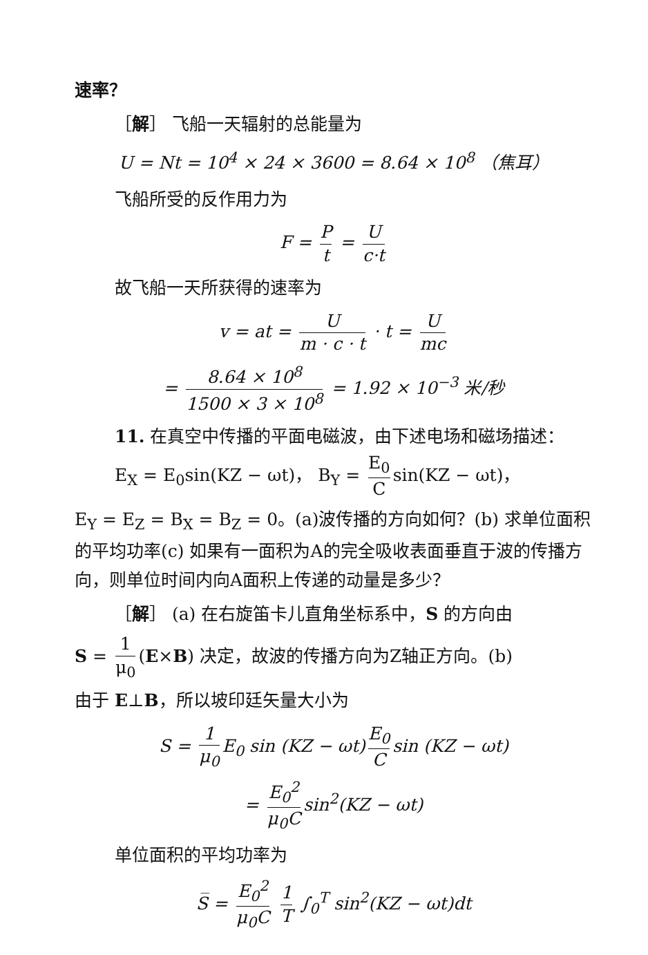速率？
［解］ 飞船一天辐射的总能量为
U = Nt = 10<sup>4</sup> × 24 × 3600 = 8.64 × 10<sup>8</sup> （焦耳）
飞船所受的反作用力为
F = P t = U c·t
故飞船一天所获得的速率为
v = at = U m · c · t · t = U mc
= 8.64 × 10<sup>8</sup> 1500 × 3 × 10<sup>8</sup> = 1.92 × 10<sup>−3</sup> 米/秒
11. 在真空中传播的平面电磁波，由下述电场和磁场描述： E<sub>X</sub> = E<sub>0</sub>sin(KZ − ωt)， B<sub>Y</sub> = E<sub>0</sub> C sin(KZ − ωt)，
E<sub>Y</sub> = E<sub>Z</sub> = B<sub>X</sub> = B<sub>Z</sub> = 0。(a)波传播的方向如何？(b) 求单位面积的平均功率(c) 如果有一面积为A的完全吸收表面垂直于波的传播方向，则单位时间内向A面积上传递的动量是多少？
［解］ (a) 在右旋笛卡儿直角坐标系中，S 的方向由
S = 1 μ<sub>0</sub> (E×B) 决定，故波的传播方向为Z轴正方向。(b)
由于 E⊥B，所以坡印廷矢量大小为
S = 1 μ<sub>0</sub> E<sub>0</sub> sin (KZ − ωt) E<sub>0</sub> C sin (KZ − ωt)
= E<sub>0</sub><sup>2</sup> μ<sub>0</sub>C sin<sup>2</sup>(KZ − ωt)
单位面积的平均功率为
S̅ = E<sub>0</sub><sup>2</sup> μ<sub>0</sub>C 1 T ∫<sub>0</sub><sup>T</sup> sin<sup>2</sup>(KZ − ωt)dt